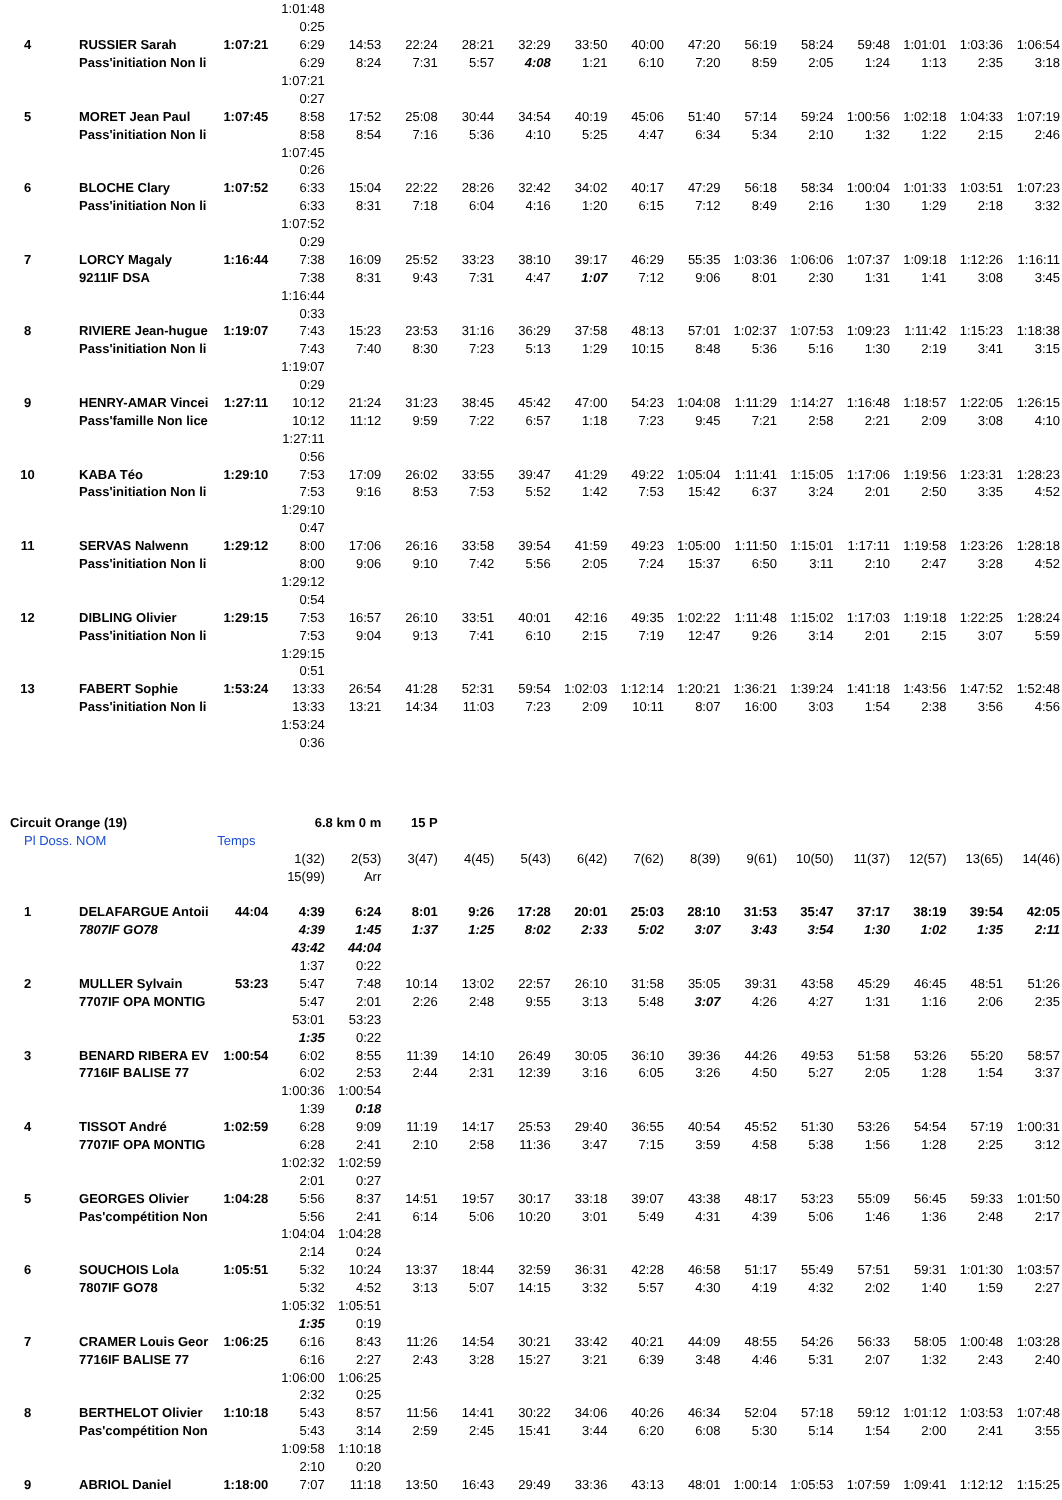| | | | 1:01:48 | | | | | | | | | | | | | |
| | | | 0:25 | | | | | | | | | | | | | |
| 4 | RUSSIER Sarah | 1:07:21 | 6:29 | 14:53 | 22:24 | 28:21 | 32:29 | 33:50 | 40:00 | 47:20 | 56:19 | 58:24 | 59:48 | 1:01:01 | 1:03:36 | 1:06:54 |
| | Pass'initiation Non li | | 6:29 | 8:24 | 7:31 | 5:57 | 4:08 | 1:21 | 6:10 | 7:20 | 8:59 | 2:05 | 1:24 | 1:13 | 2:35 | 3:18 |
| | | | 1:07:21 | | | | | | | | | | | | | |
| | | | 0:27 | | | | | | | | | | | | | |
| 5 | MORET Jean Paul | 1:07:45 | 8:58 | 17:52 | 25:08 | 30:44 | 34:54 | 40:19 | 45:06 | 51:40 | 57:14 | 59:24 | 1:00:56 | 1:02:18 | 1:04:33 | 1:07:19 |
| | Pass'initiation Non li | | 8:58 | 8:54 | 7:16 | 5:36 | 4:10 | 5:25 | 4:47 | 6:34 | 5:34 | 2:10 | 1:32 | 1:22 | 2:15 | 2:46 |
| | | | 1:07:45 | | | | | | | | | | | | | |
| | | | 0:26 | | | | | | | | | | | | | |
| 6 | BLOCHE Clary | 1:07:52 | 6:33 | 15:04 | 22:22 | 28:26 | 32:42 | 34:02 | 40:17 | 47:29 | 56:18 | 58:34 | 1:00:04 | 1:01:33 | 1:03:51 | 1:07:23 |
| | Pass'initiation Non li | | 6:33 | 8:31 | 7:18 | 6:04 | 4:16 | 1:20 | 6:15 | 7:12 | 8:49 | 2:16 | 1:30 | 1:29 | 2:18 | 3:32 |
| | | | 1:07:52 | | | | | | | | | | | | | |
| | | | 0:29 | | | | | | | | | | | | | |
| 7 | LORCY Magaly | 1:16:44 | 7:38 | 16:09 | 25:52 | 33:23 | 38:10 | 39:17 | 46:29 | 55:35 | 1:03:36 | 1:06:06 | 1:07:37 | 1:09:18 | 1:12:26 | 1:16:11 |
| | 9211IF DSA | | 7:38 | 8:31 | 9:43 | 7:31 | 4:47 | 1:07 | 7:12 | 9:06 | 8:01 | 2:30 | 1:31 | 1:41 | 3:08 | 3:45 |
| | | | 1:16:44 | | | | | | | | | | | | | |
| | | | 0:33 | | | | | | | | | | | | | |
| 8 | RIVIERE Jean-hugue | 1:19:07 | 7:43 | 15:23 | 23:53 | 31:16 | 36:29 | 37:58 | 48:13 | 57:01 | 1:02:37 | 1:07:53 | 1:09:23 | 1:11:42 | 1:15:23 | 1:18:38 |
| | Pass'initiation Non li | | 7:43 | 7:40 | 8:30 | 7:23 | 5:13 | 1:29 | 10:15 | 8:48 | 5:36 | 5:16 | 1:30 | 2:19 | 3:41 | 3:15 |
| | | | 1:19:07 | | | | | | | | | | | | | |
| | | | 0:29 | | | | | | | | | | | | | |
| 9 | HENRY-AMAR Vincei | 1:27:11 | 10:12 | 21:24 | 31:23 | 38:45 | 45:42 | 47:00 | 54:23 | 1:04:08 | 1:11:29 | 1:14:27 | 1:16:48 | 1:18:57 | 1:22:05 | 1:26:15 |
| | Pass'famille Non lice | | 10:12 | 11:12 | 9:59 | 7:22 | 6:57 | 1:18 | 7:23 | 9:45 | 7:21 | 2:58 | 2:21 | 2:09 | 3:08 | 4:10 |
| | | | 1:27:11 | | | | | | | | | | | | | |
| | | | 0:56 | | | | | | | | | | | | | |
| 10 | KABA Téo | 1:29:10 | 7:53 | 17:09 | 26:02 | 33:55 | 39:47 | 41:29 | 49:22 | 1:05:04 | 1:11:41 | 1:15:05 | 1:17:06 | 1:19:56 | 1:23:31 | 1:28:23 |
| | Pass'initiation Non li | | 7:53 | 9:16 | 8:53 | 7:53 | 5:52 | 1:42 | 7:53 | 15:42 | 6:37 | 3:24 | 2:01 | 2:50 | 3:35 | 4:52 |
| | | | 1:29:10 | | | | | | | | | | | | | |
| | | | 0:47 | | | | | | | | | | | | | |
| 11 | SERVAS Nalwenn | 1:29:12 | 8:00 | 17:06 | 26:16 | 33:58 | 39:54 | 41:59 | 49:23 | 1:05:00 | 1:11:50 | 1:15:01 | 1:17:11 | 1:19:58 | 1:23:26 | 1:28:18 |
| | Pass'initiation Non li | | 8:00 | 9:06 | 9:10 | 7:42 | 5:56 | 2:05 | 7:24 | 15:37 | 6:50 | 3:11 | 2:10 | 2:47 | 3:28 | 4:52 |
| | | | 1:29:12 | | | | | | | | | | | | | |
| | | | 0:54 | | | | | | | | | | | | | |
| 12 | DIBLING Olivier | 1:29:15 | 7:53 | 16:57 | 26:10 | 33:51 | 40:01 | 42:16 | 49:35 | 1:02:22 | 1:11:48 | 1:15:02 | 1:17:03 | 1:19:18 | 1:22:25 | 1:28:24 |
| | Pass'initiation Non li | | 7:53 | 9:04 | 9:13 | 7:41 | 6:10 | 2:15 | 7:19 | 12:47 | 9:26 | 3:14 | 2:01 | 2:15 | 3:07 | 5:59 |
| | | | 1:29:15 | | | | | | | | | | | | | |
| | | | 0:51 | | | | | | | | | | | | | |
| 13 | FABERT Sophie | 1:53:24 | 13:33 | 26:54 | 41:28 | 52:31 | 59:54 | 1:02:03 | 1:12:14 | 1:20:21 | 1:36:21 | 1:39:24 | 1:41:18 | 1:43:56 | 1:47:52 | 1:52:48 |
| | Pass'initiation Non li | | 13:33 | 13:21 | 14:34 | 11:03 | 7:23 | 2:09 | 10:11 | 8:07 | 16:00 | 3:03 | 1:54 | 2:38 | 3:56 | 4:56 |
| | | | 1:53:24 | | | | | | | | | | | | | |
| | | | 0:36 | | | | | | | | | | | | | |
| Circuit Orange (19) | | | 6.8 km 0 m | | 15 P | | | | | | | | | | | |
| Pl Doss. NOM | | Temps | | | | | | | | | | | | | | |
| | | | 1(32) | 2(53) | 3(47) | 4(45) | 5(43) | 6(42) | 7(62) | 8(39) | 9(61) | 10(50) | 11(37) | 12(57) | 13(65) | 14(46) |
| | | | 15(99) | Arr | | | | | | | | | | | | |
| 1 | DELAFARGUE Antoii | 44:04 | 4:39 | 6:24 | 8:01 | 9:26 | 17:28 | 20:01 | 25:03 | 28:10 | 31:53 | 35:47 | 37:17 | 38:19 | 39:54 | 42:05 |
| | 7807IF GO78 | | 4:39 | 1:45 | 1:37 | 1:25 | 8:02 | 2:33 | 5:02 | 3:07 | 3:43 | 3:54 | 1:30 | 1:02 | 1:35 | 2:11 |
| | | | 43:42 | 44:04 | | | | | | | | | | | | |
| | | | 1:37 | 0:22 | | | | | | | | | | | | |
| 2 | MULLER Sylvain | 53:23 | 5:47 | 7:48 | 10:14 | 13:02 | 22:57 | 26:10 | 31:58 | 35:05 | 39:31 | 43:58 | 45:29 | 46:45 | 48:51 | 51:26 |
| | 7707IF OPA MONTIG | | 5:47 | 2:01 | 2:26 | 2:48 | 9:55 | 3:13 | 5:48 | 3:07 | 4:26 | 4:27 | 1:31 | 1:16 | 2:06 | 2:35 |
| | | | 53:01 | 53:23 | | | | | | | | | | | | |
| | | | 1:35 | 0:22 | | | | | | | | | | | | |
| 3 | BENARD RIBERA EV | 1:00:54 | 6:02 | 8:55 | 11:39 | 14:10 | 26:49 | 30:05 | 36:10 | 39:36 | 44:26 | 49:53 | 51:58 | 53:26 | 55:20 | 58:57 |
| | 7716IF BALISE 77 | | 6:02 | 2:53 | 2:44 | 2:31 | 12:39 | 3:16 | 6:05 | 3:26 | 4:50 | 5:27 | 2:05 | 1:28 | 1:54 | 3:37 |
| | | | 1:00:36 | 1:00:54 | | | | | | | | | | | | |
| | | | 1:39 | 0:18 | | | | | | | | | | | | |
| 4 | TISSOT André | 1:02:59 | 6:28 | 9:09 | 11:19 | 14:17 | 25:53 | 29:40 | 36:55 | 40:54 | 45:52 | 51:30 | 53:26 | 54:54 | 57:19 | 1:00:31 |
| | 7707IF OPA MONTIG | | 6:28 | 2:41 | 2:10 | 2:58 | 11:36 | 3:47 | 7:15 | 3:59 | 4:58 | 5:38 | 1:56 | 1:28 | 2:25 | 3:12 |
| | | | 1:02:32 | 1:02:59 | | | | | | | | | | | | |
| | | | 2:01 | 0:27 | | | | | | | | | | | | |
| 5 | GEORGES Olivier | 1:04:28 | 5:56 | 8:37 | 14:51 | 19:57 | 30:17 | 33:18 | 39:07 | 43:38 | 48:17 | 53:23 | 55:09 | 56:45 | 59:33 | 1:01:50 |
| | Pas'compétition Non | | 5:56 | 2:41 | 6:14 | 5:06 | 10:20 | 3:01 | 5:49 | 4:31 | 4:39 | 5:06 | 1:46 | 1:36 | 2:48 | 2:17 |
| | | | 1:04:04 | 1:04:28 | | | | | | | | | | | | |
| | | | 2:14 | 0:24 | | | | | | | | | | | | |
| 6 | SOUCHOIS Lola | 1:05:51 | 5:32 | 10:24 | 13:37 | 18:44 | 32:59 | 36:31 | 42:28 | 46:58 | 51:17 | 55:49 | 57:51 | 59:31 | 1:01:30 | 1:03:57 |
| | 7807IF GO78 | | 5:32 | 4:52 | 3:13 | 5:07 | 14:15 | 3:32 | 5:57 | 4:30 | 4:19 | 4:32 | 2:02 | 1:40 | 1:59 | 2:27 |
| | | | 1:05:32 | 1:05:51 | | | | | | | | | | | | |
| | | | 1:35 | 0:19 | | | | | | | | | | | | |
| 7 | CRAMER Louis Geor | 1:06:25 | 6:16 | 8:43 | 11:26 | 14:54 | 30:21 | 33:42 | 40:21 | 44:09 | 48:55 | 54:26 | 56:33 | 58:05 | 1:00:48 | 1:03:28 |
| | 7716IF BALISE 77 | | 6:16 | 2:27 | 2:43 | 3:28 | 15:27 | 3:21 | 6:39 | 3:48 | 4:46 | 5:31 | 2:07 | 1:32 | 2:43 | 2:40 |
| | | | 1:06:00 | 1:06:25 | | | | | | | | | | | | |
| | | | 2:32 | 0:25 | | | | | | | | | | | | |
| 8 | BERTHELOT Olivier | 1:10:18 | 5:43 | 8:57 | 11:56 | 14:41 | 30:22 | 34:06 | 40:26 | 46:34 | 52:04 | 57:18 | 59:12 | 1:01:12 | 1:03:53 | 1:07:48 |
| | Pas'compétition Non | | 5:43 | 3:14 | 2:59 | 2:45 | 15:41 | 3:44 | 6:20 | 6:08 | 5:30 | 5:14 | 1:54 | 2:00 | 2:41 | 3:55 |
| | | | 1:09:58 | 1:10:18 | | | | | | | | | | | | |
| | | | 2:10 | 0:20 | | | | | | | | | | | | |
| 9 | ABRIOL Daniel | 1:18:00 | 7:07 | 11:18 | 13:50 | 16:43 | 29:49 | 33:36 | 43:13 | 48:01 | 1:00:14 | 1:05:53 | 1:07:59 | 1:09:41 | 1:12:12 | 1:15:25 |